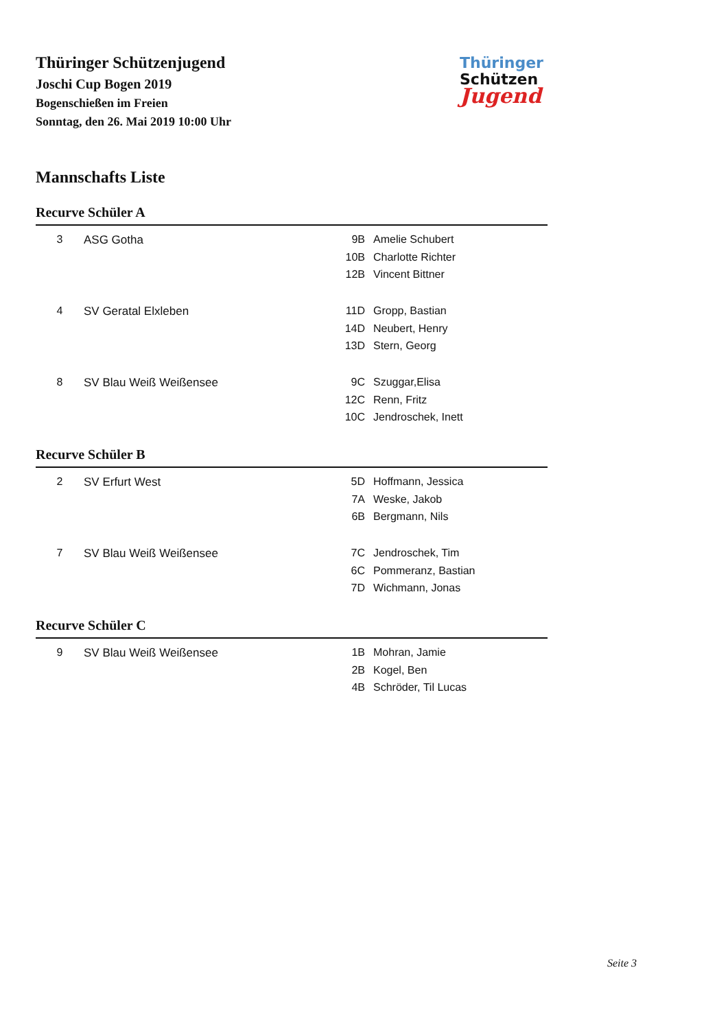Thüringer Schützenjugend
Joschi Cup Bogen 2019
Bogenschießen im Freien
Sonntag, den 26. Mai 2019 10:00 Uhr
Thüringer
Schützen
Jugend
Mannschafts Liste
Recurve Schüler A
| 3 | ASG Gotha | 9B | Amelie Schubert |
| | | 10B | Charlotte Richter |
| | | 12B | Vincent Bittner |
| 4 | SV Geratal Elxleben | 11D | Gropp, Bastian |
| | | 14D | Neubert, Henry |
| | | 13D | Stern, Georg |
| 8 | SV Blau Weiß Weißensee | 9C | Szuggar,Elisa |
| | | 12C | Renn, Fritz |
| | | 10C | Jendroschek, Inett |
Recurve Schüler B
| 2 | SV Erfurt West | 5D | Hoffmann, Jessica |
| | | 7A | Weske, Jakob |
| | | 6B | Bergmann, Nils |
| 7 | SV Blau Weiß Weißensee | 7C | Jendroschek, Tim |
| | | 6C | Pommeranz, Bastian |
| | | 7D | Wichmann, Jonas |
Recurve Schüler C
| 9 | SV Blau Weiß Weißensee | 1B | Mohran, Jamie |
| | | 2B | Kogel, Ben |
| | | 4B | Schröder, Til Lucas |
Seite 3